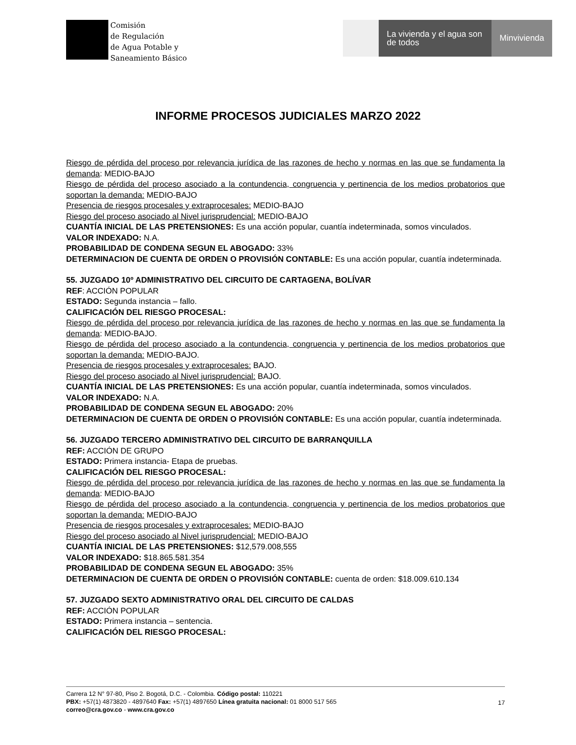Comisión
de Regulación
de Agua Potable y
Saneamiento Básico
La vivienda y el agua son de todos
Minvivienda
INFORME PROCESOS JUDICIALES MARZO 2022
Riesgo de pérdida del proceso por relevancia jurídica de las razones de hecho y normas en las que se fundamenta la demanda: MEDIO-BAJO
Riesgo de pérdida del proceso asociado a la contundencia, congruencia y pertinencia de los medios probatorios que soportan la demanda: MEDIO-BAJO
Presencia de riesgos procesales y extraprocesales: MEDIO-BAJO
Riesgo del proceso asociado al Nivel jurisprudencial: MEDIO-BAJO
CUANTÍA INICIAL DE LAS PRETENSIONES: Es una acción popular, cuantía indeterminada, somos vinculados.
VALOR INDEXADO: N.A.
PROBABILIDAD DE CONDENA SEGUN EL ABOGADO: 33%
DETERMINACION DE CUENTA DE ORDEN O PROVISIÓN CONTABLE: Es una acción popular, cuantía indeterminada.
55. JUZGADO 10º ADMINISTRATIVO DEL CIRCUITO DE CARTAGENA, BOLÍVAR
REF: ACCIÓN POPULAR
ESTADO: Segunda instancia – fallo.
CALIFICACIÓN DEL RIESGO PROCESAL:
Riesgo de pérdida del proceso por relevancia jurídica de las razones de hecho y normas en las que se fundamenta la demanda: MEDIO-BAJO.
Riesgo de pérdida del proceso asociado a la contundencia, congruencia y pertinencia de los medios probatorios que soportan la demanda: MEDIO-BAJO.
Presencia de riesgos procesales y extraprocesales: BAJO.
Riesgo del proceso asociado al Nivel jurisprudencial: BAJO.
CUANTÍA INICIAL DE LAS PRETENSIONES: Es una acción popular, cuantía indeterminada, somos vinculados.
VALOR INDEXADO: N.A.
PROBABILIDAD DE CONDENA SEGUN EL ABOGADO: 20%
DETERMINACION DE CUENTA DE ORDEN O PROVISIÓN CONTABLE: Es una acción popular, cuantía indeterminada.
56. JUZGADO TERCERO ADMINISTRATIVO DEL CIRCUITO DE BARRANQUILLA
REF: ACCIÓN DE GRUPO
ESTADO: Primera instancia- Etapa de pruebas.
CALIFICACIÓN DEL RIESGO PROCESAL:
Riesgo de pérdida del proceso por relevancia jurídica de las razones de hecho y normas en las que se fundamenta la demanda: MEDIO-BAJO
Riesgo de pérdida del proceso asociado a la contundencia, congruencia y pertinencia de los medios probatorios que soportan la demanda: MEDIO-BAJO
Presencia de riesgos procesales y extraprocesales: MEDIO-BAJO
Riesgo del proceso asociado al Nivel jurisprudencial: MEDIO-BAJO
CUANTÍA INICIAL DE LAS PRETENSIONES: $12,579.008,555
VALOR INDEXADO: $18.865.581.354
PROBABILIDAD DE CONDENA SEGUN EL ABOGADO: 35%
DETERMINACION DE CUENTA DE ORDEN O PROVISIÓN CONTABLE: cuenta de orden: $18.009.610.134
57. JUZGADO SEXTO ADMINISTRATIVO ORAL DEL CIRCUITO DE CALDAS
REF: ACCIÓN POPULAR
ESTADO: Primera instancia – sentencia.
CALIFICACIÓN DEL RIESGO PROCESAL:
Carrera 12 N° 97-80, Piso 2. Bogotá, D.C. - Colombia. Código postal: 110221
PBX: +57(1) 4873820 - 4897640 Fax: +57(1) 4897650 Línea gratuita nacional: 01 8000 517 565
correo@cra.gov.co - www.cra.gov.co
17